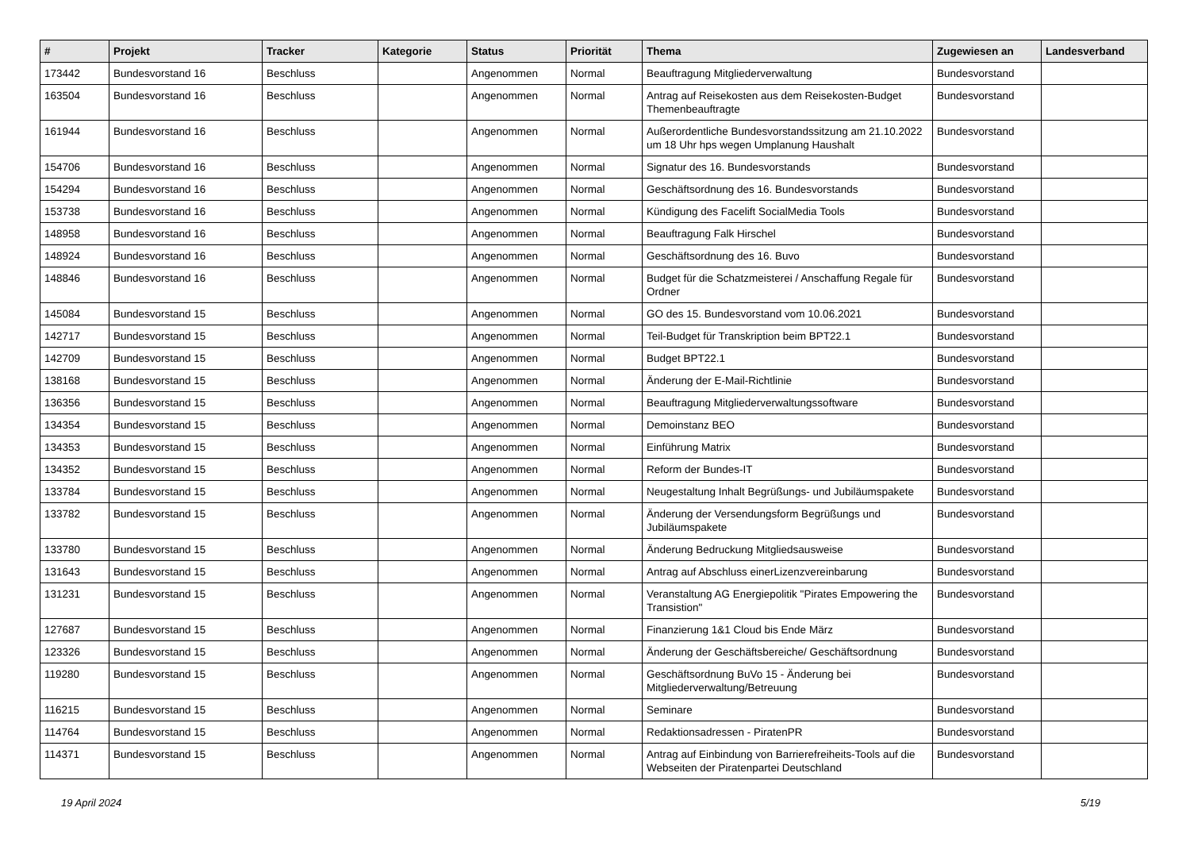| # | Projekt | Tracker | Kategorie | Status | Priorität | Thema | Zugewiesen an | Landesverband |
| --- | --- | --- | --- | --- | --- | --- | --- | --- |
| 173442 | Bundesvorstand 16 | Beschluss | | Angenommen | Normal | Beauftragung Mitgliederverwaltung | Bundesvorstand | |
| 163504 | Bundesvorstand 16 | Beschluss | | Angenommen | Normal | Antrag auf Reisekosten aus dem Reisekosten-Budget Themenbeauftragte | Bundesvorstand | |
| 161944 | Bundesvorstand 16 | Beschluss | | Angenommen | Normal | Außerordentliche Bundesvorstandssitzung am 21.10.2022 um 18 Uhr hps wegen Umplanung Haushalt | Bundesvorstand | |
| 154706 | Bundesvorstand 16 | Beschluss | | Angenommen | Normal | Signatur des 16. Bundesvorstands | Bundesvorstand | |
| 154294 | Bundesvorstand 16 | Beschluss | | Angenommen | Normal | Geschäftsordnung des 16. Bundesvorstands | Bundesvorstand | |
| 153738 | Bundesvorstand 16 | Beschluss | | Angenommen | Normal | Kündigung des Facelift SocialMedia Tools | Bundesvorstand | |
| 148958 | Bundesvorstand 16 | Beschluss | | Angenommen | Normal | Beauftragung Falk Hirschel | Bundesvorstand | |
| 148924 | Bundesvorstand 16 | Beschluss | | Angenommen | Normal | Geschäftsordnung des 16. Buvo | Bundesvorstand | |
| 148846 | Bundesvorstand 16 | Beschluss | | Angenommen | Normal | Budget für die Schatzmeisterei / Anschaffung Regale für Ordner | Bundesvorstand | |
| 145084 | Bundesvorstand 15 | Beschluss | | Angenommen | Normal | GO des 15. Bundesvorstand vom 10.06.2021 | Bundesvorstand | |
| 142717 | Bundesvorstand 15 | Beschluss | | Angenommen | Normal | Teil-Budget für Transkription beim BPT22.1 | Bundesvorstand | |
| 142709 | Bundesvorstand 15 | Beschluss | | Angenommen | Normal | Budget BPT22.1 | Bundesvorstand | |
| 138168 | Bundesvorstand 15 | Beschluss | | Angenommen | Normal | Änderung der E-Mail-Richtlinie | Bundesvorstand | |
| 136356 | Bundesvorstand 15 | Beschluss | | Angenommen | Normal | Beauftragung Mitgliederverwaltungssoftware | Bundesvorstand | |
| 134354 | Bundesvorstand 15 | Beschluss | | Angenommen | Normal | Demoinstanz BEO | Bundesvorstand | |
| 134353 | Bundesvorstand 15 | Beschluss | | Angenommen | Normal | Einführung Matrix | Bundesvorstand | |
| 134352 | Bundesvorstand 15 | Beschluss | | Angenommen | Normal | Reform der Bundes-IT | Bundesvorstand | |
| 133784 | Bundesvorstand 15 | Beschluss | | Angenommen | Normal | Neugestaltung Inhalt Begrüßungs- und Jubiläumspakete | Bundesvorstand | |
| 133782 | Bundesvorstand 15 | Beschluss | | Angenommen | Normal | Änderung der Versendungsform Begrüßungs und Jubiläumspakete | Bundesvorstand | |
| 133780 | Bundesvorstand 15 | Beschluss | | Angenommen | Normal | Änderung Bedruckung Mitgliedsausweise | Bundesvorstand | |
| 131643 | Bundesvorstand 15 | Beschluss | | Angenommen | Normal | Antrag auf Abschluss einerLizenzvereinbarung | Bundesvorstand | |
| 131231 | Bundesvorstand 15 | Beschluss | | Angenommen | Normal | Veranstaltung AG Energiepolitik "Pirates Empowering the Transistion" | Bundesvorstand | |
| 127687 | Bundesvorstand 15 | Beschluss | | Angenommen | Normal | Finanzierung 1&1 Cloud bis Ende März | Bundesvorstand | |
| 123326 | Bundesvorstand 15 | Beschluss | | Angenommen | Normal | Änderung der Geschäftsbereiche/ Geschäftsordnung | Bundesvorstand | |
| 119280 | Bundesvorstand 15 | Beschluss | | Angenommen | Normal | Geschäftsordnung BuVo 15 - Änderung bei Mitgliederverwaltung/Betreuung | Bundesvorstand | |
| 116215 | Bundesvorstand 15 | Beschluss | | Angenommen | Normal | Seminare | Bundesvorstand | |
| 114764 | Bundesvorstand 15 | Beschluss | | Angenommen | Normal | Redaktionsadressen - PiratenPR | Bundesvorstand | |
| 114371 | Bundesvorstand 15 | Beschluss | | Angenommen | Normal | Antrag auf Einbindung von Barrierefreiheits-Tools auf die Webseiten der Piratenpartei Deutschland | Bundesvorstand | |
19 April 2024 5/19